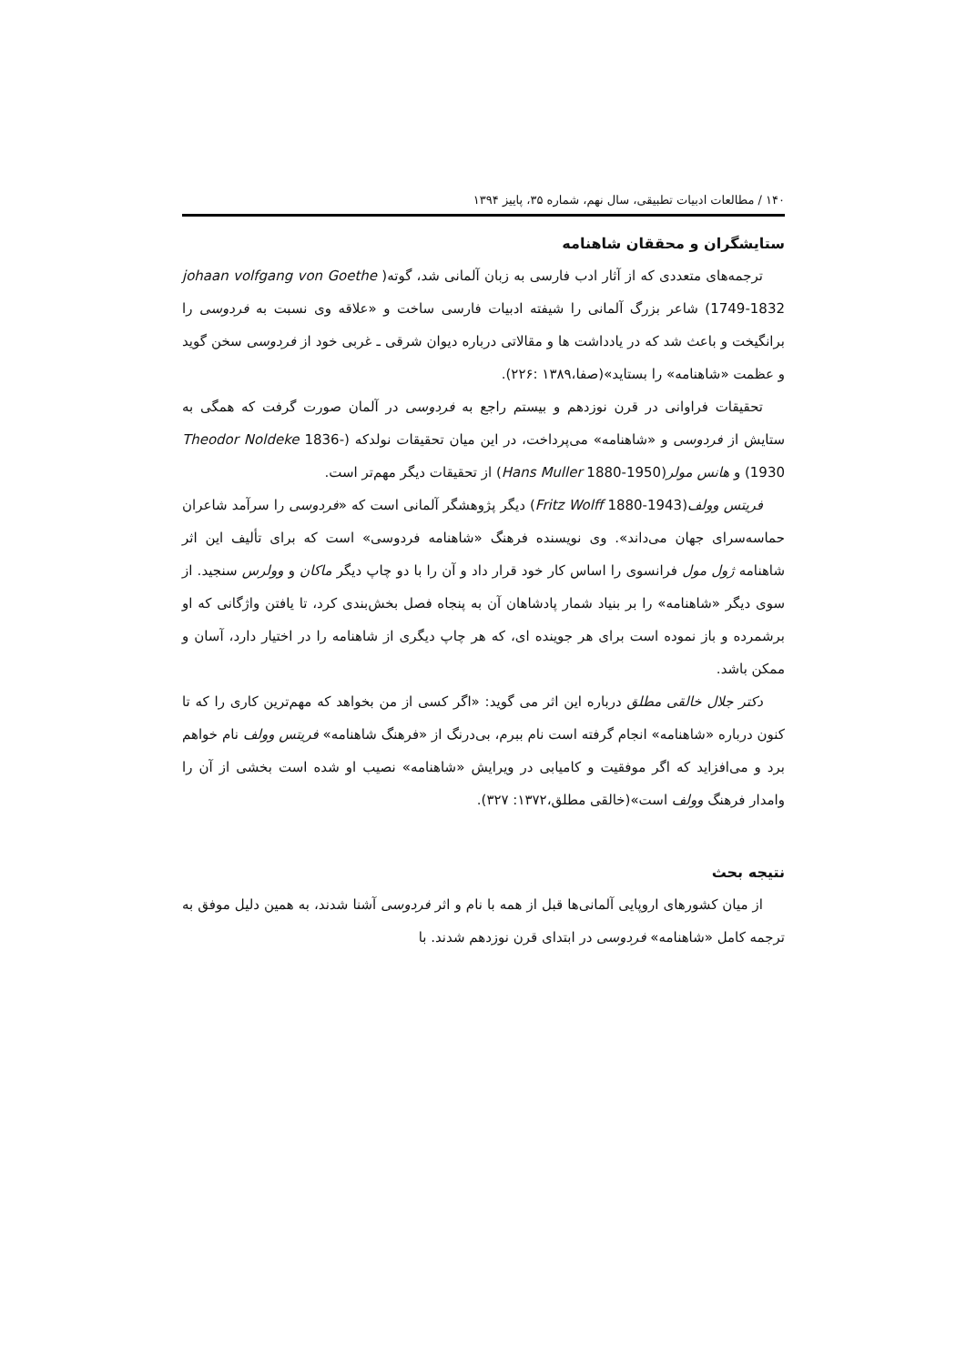۱۴۰ / مطالعات ادبیات تطبیقی، سال نهم، شماره ۳۵، پاییز ۱۳۹۴
ستایشگران و محققان شاهنامه
ترجمه‌های متعددی که از آثار ادب فارسی به زبان آلمانی شد، گوته( johaan volfgang von Goethe 1749-1832) شاعر بزرگ آلمانی را شیفته ادبیات فارسی ساخت و «علاقه وی نسبت به فردوسی را برانگیخت و باعث شد که در یادداشت ها و مقالاتی درباره دیوان شرقی ـ غربی خود از فردوسی سخن گوید و عظمت «شاهنامه» را بستاید»(صفا،۱۳۸۹ :۲۲۶).
تحقیقات فراوانی در قرن نوزدهم و بیستم راجع به فردوسی در آلمان صورت گرفت که همگی به ستایش از فردوسی و «شاهنامه» می‌پرداخت، در این میان تحقیقات نولدکه (Theodor Noldeke 1836-1930) و هانس مولر(Hans Muller 1880-1950) از تحقیقات دیگر مهم‌تر است.
فریتس وولف(Fritz Wolff 1880-1943) دیگر پژوهشگر آلمانی است که «فردوسی را سرآمد شاعران حماسه‌سرای جهان می‌داند». وی نویسنده فرهنگ «شاهنامه فردوسی» است که برای تألیف این اثر شاهنامه ژول مول فرانسوی را اساس کار خود قرار داد و آن را با دو چاپ دیگر ماکان و وولرس سنجید. از سوی دیگر «شاهنامه» را بر بنیاد شمار پادشاهان آن به پنجاه فصل بخش‌بندی کرد، تا یافتن واژگانی که او برشمرده و باز نموده است برای هر جوینده ای، که هر چاپ دیگری از شاهنامه را در اختیار دارد، آسان و ممکن باشد.
دکتر جلال خالقی مطلق درباره این اثر می گوید: «اگر کسی از من بخواهد که مهم‌ترین کاری را که تا کنون درباره «شاهنامه» انجام گرفته است نام ببرم، بی‌درنگ از «فرهنگ شاهنامه» فریتس وولف نام خواهم برد و می‌افزاید که اگر موفقیت و کامیابی در ویرایش «شاهنامه» نصیب او شده است بخشی از آن را وامدار فرهنگ وولف است»(خالقی مطلق،۱۳۷۲: ۳۲۷).
نتیجه بحث
از میان کشورهای اروپایی آلمانی‌ها قبل از همه با نام و اثر فردوسی آشنا شدند، به همین دلیل موفق به ترجمه کامل «شاهنامه» فردوسی در ابتدای قرن نوزدهم شدند. با